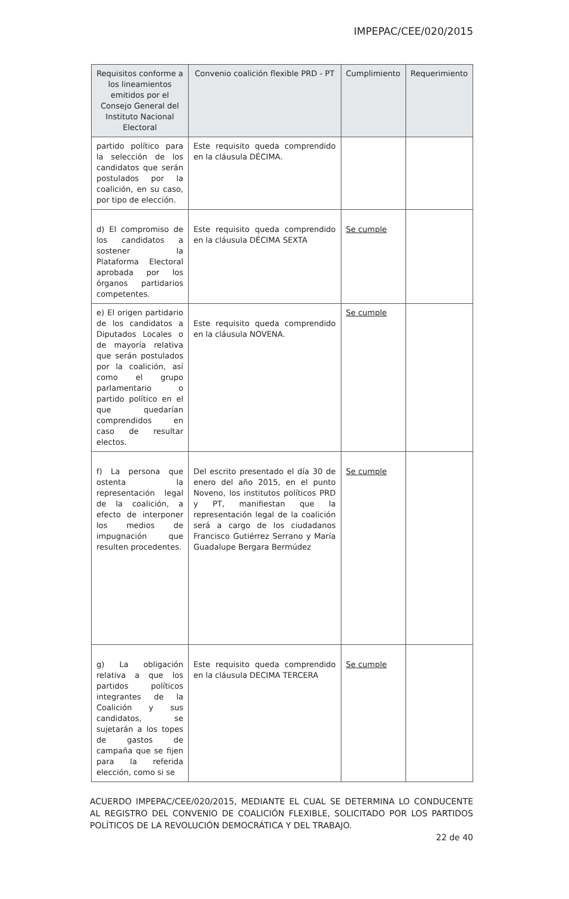IMPEPAC/CEE/020/2015
| Requisitos conforme a los lineamientos emitidos por el Consejo General del Instituto Nacional Electoral | Convenio coalición flexible PRD - PT | Cumplimiento | Requerimiento |
| --- | --- | --- | --- |
| partido político para la selección de los candidatos que serán postulados por la coalición, en su caso, por tipo de elección. | Este requisito queda comprendido en la cláusula DÉCIMA. | | |
| d) El compromiso de los candidatos a sostener la Plataforma Electoral aprobada por los órganos partidarios competentes. | Este requisito queda comprendido en la cláusula DÉCIMA SEXTA | Se cumple | |
| e) El origen partidario de los candidatos a Diputados Locales o de mayoría relativa que serán postulados por la coalición, así como el grupo parlamentario o partido político en el que quedarían comprendidos en caso de resultar electos. | Este requisito queda comprendido en la cláusula NOVENA. | Se cumple | |
| f) La persona que ostenta la representación legal de la coalición, a efecto de interponer los medios de impugnación que resulten procedentes. | Del escrito presentado el día 30 de enero del año 2015, en el punto Noveno, los institutos políticos PRD y PT, manifiestan que la representación legal de la coalición será a cargo de los ciudadanos Francisco Gutiérrez Serrano y María Guadalupe Bergara Bermúdez | Se cumple | |
| g) La obligación relativa a que los partidos políticos integrantes de la Coalición y sus candidatos, se sujetarán a los topes de gastos de campaña que se fijen para la referida elección, como si se | Este requisito queda comprendido en la cláusula DECIMA TERCERA | Se cumple | |
ACUERDO IMPEPAC/CEE/020/2015, MEDIANTE EL CUAL SE DETERMINA LO CONDUCENTE AL REGISTRO DEL CONVENIO DE COALICIÓN FLEXIBLE, SOLICITADO POR LOS PARTIDOS POLÍTICOS DE LA REVOLUCIÓN DEMOCRÁTICA Y DEL TRABAJO.
22 de 40